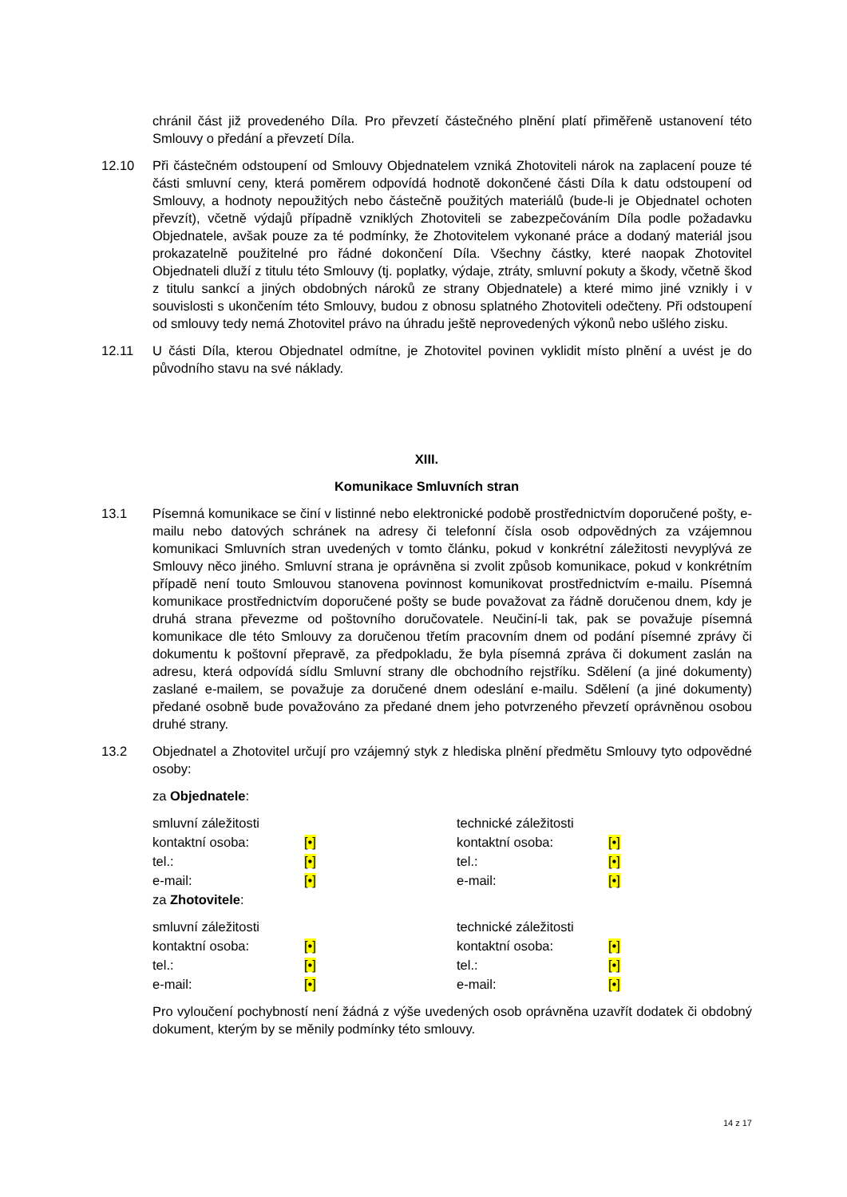chránil část již provedeného Díla. Pro převzetí částečného plnění platí přiměřeně ustanovení této Smlouvy o předání a převzetí Díla.
12.10 Při částečném odstoupení od Smlouvy Objednatelem vzniká Zhotoviteli nárok na zaplacení pouze té části smluvní ceny, která poměrem odpovídá hodnotě dokončené části Díla k datu odstoupení od Smlouvy, a hodnoty nepoužitých nebo částečně použitých materiálů (bude-li je Objednatel ochoten převzít), včetně výdajů případně vzniklých Zhotoviteli se zabezpečováním Díla podle požadavku Objednatele, avšak pouze za té podmínky, že Zhotovitelem vykonané práce a dodaný materiál jsou prokazatelně použitelné pro řádné dokončení Díla. Všechny částky, které naopak Zhotovitel Objednateli dluží z titulu této Smlouvy (tj. poplatky, výdaje, ztráty, smluvní pokuty a škody, včetně škod z titulu sankcí a jiných obdobných nároků ze strany Objednatele) a které mimo jiné vznikly i v souvislosti s ukončením této Smlouvy, budou z obnosu splatného Zhotoviteli odečteny. Při odstoupení od smlouvy tedy nemá Zhotovitel právo na úhradu ještě neprovedených výkonů nebo ušlého zisku.
12.11 U části Díla, kterou Objednatel odmítne, je Zhotovitel povinen vyklidit místo plnění a uvést je do původního stavu na své náklady.
XIII.
Komunikace Smluvních stran
13.1 Písemná komunikace se činí v listinné nebo elektronické podobě prostřednictvím doporučené pošty, e-mailu nebo datových schránek na adresy či telefonní čísla osob odpovědných za vzájemnou komunikaci Smluvních stran uvedených v tomto článku, pokud v konkrétní záležitosti nevyplývá ze Smlouvy něco jiného. Smluvní strana je oprávněna si zvolit způsob komunikace, pokud v konkrétním případě není touto Smlouvou stanovena povinnost komunikovat prostřednictvím e-mailu. Písemná komunikace prostřednictvím doporučené pošty se bude považovat za řádně doručenou dnem, kdy je druhá strana převezme od poštovního doručovatele. Neučiní-li tak, pak se považuje písemná komunikace dle této Smlouvy za doručenou třetím pracovním dnem od podání písemné zprávy či dokumentu k poštovní přepravě, za předpokladu, že byla písemná zpráva či dokument zaslán na adresu, která odpovídá sídlu Smluvní strany dle obchodního rejstříku. Sdělení (a jiné dokumenty) zaslané e-mailem, se považuje za doručené dnem odeslání e-mailu. Sdělení (a jiné dokumenty) předané osobně bude považováno za předané dnem jeho potvrzeného převzetí oprávněnou osobou druhé strany.
13.2 Objednatel a Zhotovitel určují pro vzájemný styk z hlediska plnění předmětu Smlouvy tyto odpovědné osoby:
za Objednatele:
| smluvní záležitosti | | technické záležitosti | |
| kontaktní osoba: | [•] | kontaktní osoba: | [•] |
| tel.: | [•] | tel.: | [•] |
| e-mail: | [•] | e-mail: | [•] |
za Zhotovitele:
| smluvní záležitosti | | technické záležitosti | |
| kontaktní osoba: | [•] | kontaktní osoba: | [•] |
| tel.: | [•] | tel.: | [•] |
| e-mail: | [•] | e-mail: | [•] |
Pro vyloučení pochybností není žádná z výše uvedených osob oprávněna uzavřít dodatek či obdobný dokument, kterým by se měnily podmínky této smlouvy.
14 z 17